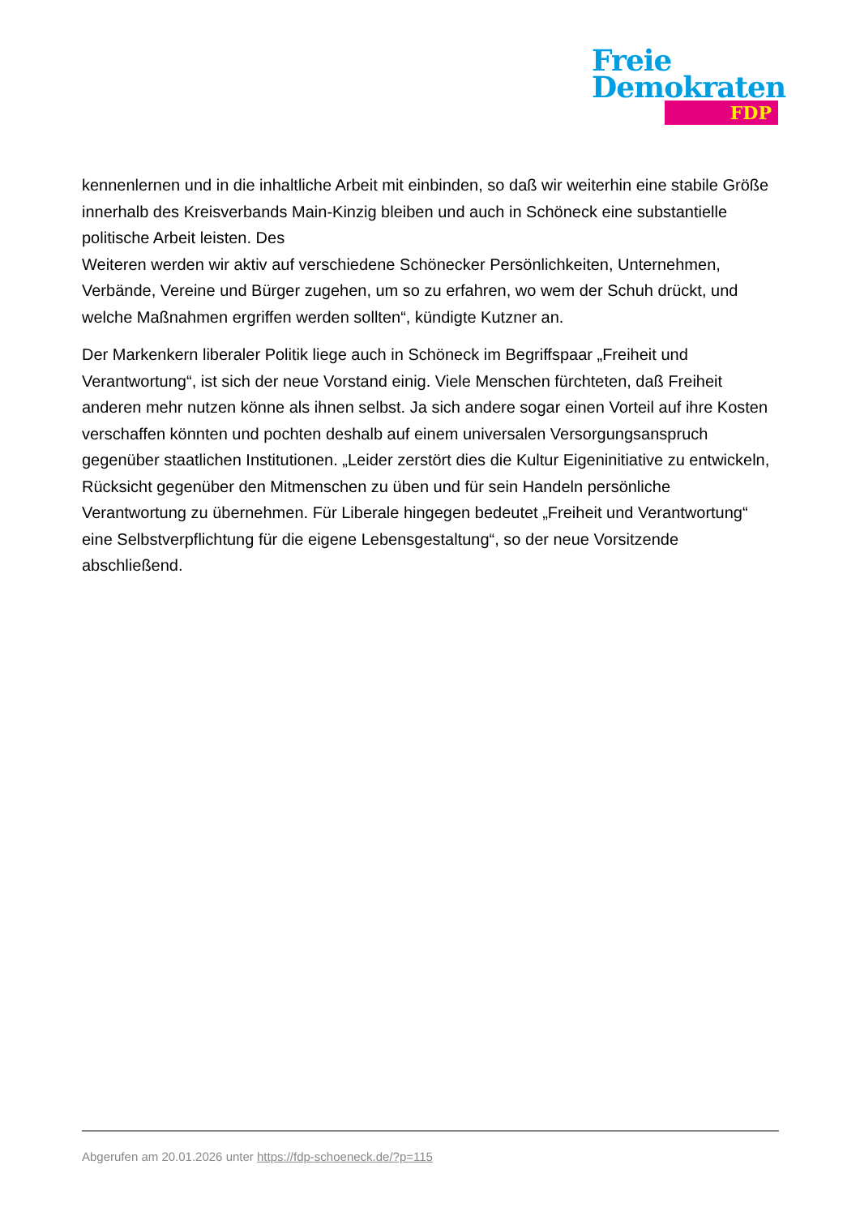Freie
Demokraten
FDP
kennenlernen und in die inhaltliche Arbeit mit einbinden, so daß wir weiterhin eine stabile Größe innerhalb des Kreisverbands Main-Kinzig bleiben und auch in Schöneck eine substantielle politische Arbeit leisten. Des
Weiteren werden wir aktiv auf verschiedene Schönecker Persönlichkeiten, Unternehmen, Verbände, Vereine und Bürger zugehen, um so zu erfahren, wo wem der Schuh drückt, und welche Maßnahmen ergriffen werden sollten“, kündigte Kutzner an.
Der Markenkern liberaler Politik liege auch in Schöneck im Begriffspaar „Freiheit und Verantwortung“, ist sich der neue Vorstand einig. Viele Menschen fürchteten, daß Freiheit anderen mehr nutzen könne als ihnen selbst. Ja sich andere sogar einen Vorteil auf ihre Kosten verschaffen könnten und pochten deshalb auf einem universalen Versorgungsanspruch gegenüber staatlichen Institutionen. „Leider zerstört dies die Kultur Eigeninitiative zu entwickeln, Rücksicht gegenüber den Mitmenschen zu üben und für sein Handeln persönliche Verantwortung zu übernehmen. Für Liberale hingegen bedeutet „Freiheit und Verantwortung“ eine Selbstverpflichtung für die eigene Lebensgestaltung“, so der neue Vorsitzende abschließend.
Abgerufen am 20.01.2026 unter https://fdp-schoeneck.de/?p=115